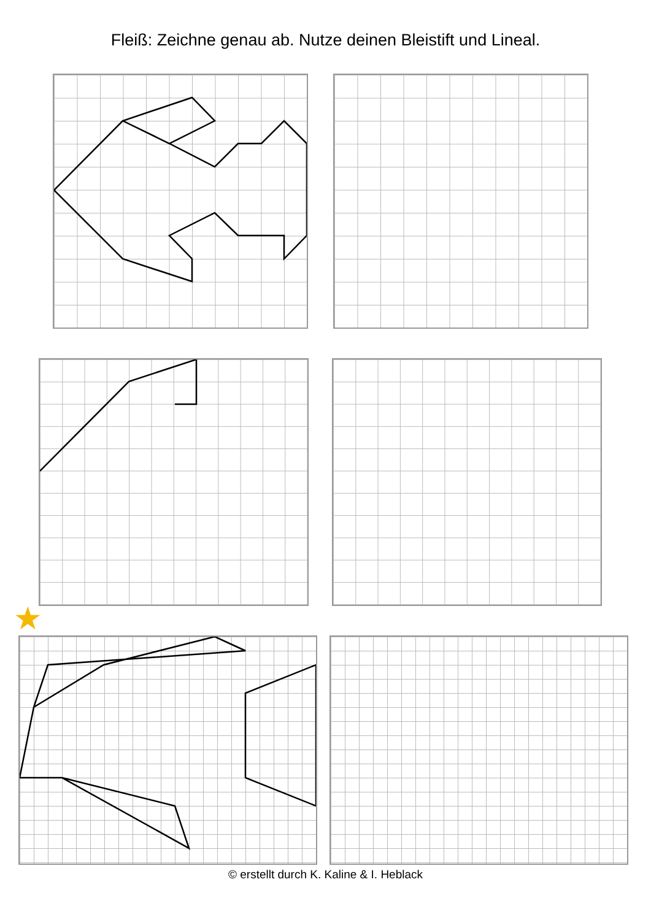Fleiß: Zeichne genau ab. Nutze deinen Bleistift und Lineal.
★
© erstellt durch K. Kaline & I. Heblack